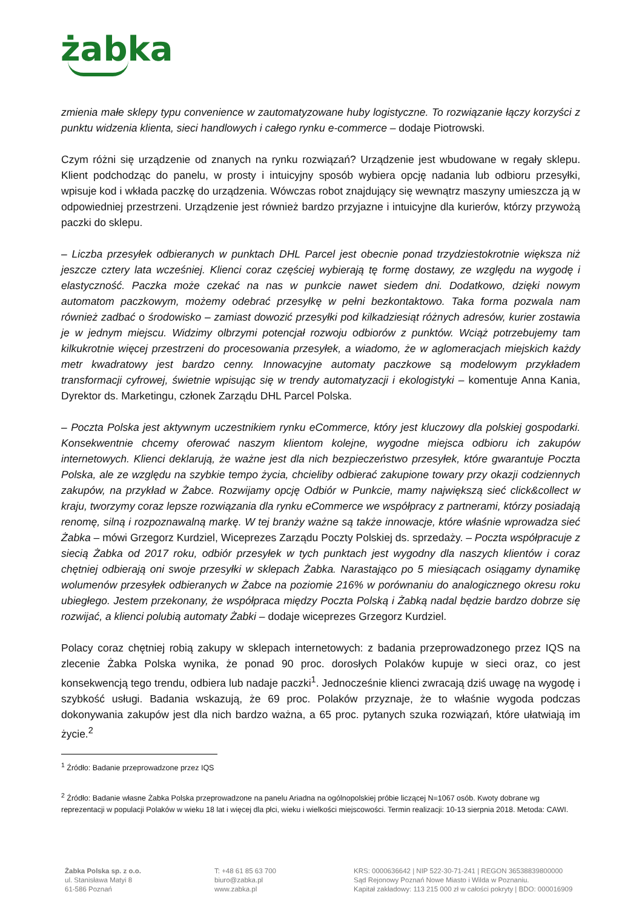żabka
zmienia małe sklepy typu convenience w zautomatyzowane huby logistyczne. To rozwiązanie łączy korzyści z punktu widzenia klienta, sieci handlowych i całego rynku e-commerce – dodaje Piotrowski.
Czym różni się urządzenie od znanych na rynku rozwiązań? Urządzenie jest wbudowane w regały sklepu. Klient podchodząc do panelu, w prosty i intuicyjny sposób wybiera opcję nadania lub odbioru przesyłki, wpisuje kod i wkłada paczkę do urządzenia. Wówczas robot znajdujący się wewnątrz maszyny umieszcza ją w odpowiedniej przestrzeni. Urządzenie jest również bardzo przyjazne i intuicyjne dla kurierów, którzy przywożą paczki do sklepu.
– Liczba przesyłek odbieranych w punktach DHL Parcel jest obecnie ponad trzydziestokrotnie większa niż jeszcze cztery lata wcześniej. Klienci coraz częściej wybierają tę formę dostawy, ze względu na wygodę i elastyczność. Paczka może czekać na nas w punkcie nawet siedem dni. Dodatkowo, dzięki nowym automatom paczkowym, możemy odebrać przesyłkę w pełni bezkontaktowo. Taka forma pozwala nam również zadbać o środowisko – zamiast dowozić przesyłki pod kilkadziesiąt różnych adresów, kurier zostawia je w jednym miejscu. Widzimy olbrzymi potencjał rozwoju odbiorów z punktów. Wciąż potrzebujemy tam kilkukrotnie więcej przestrzeni do procesowania przesyłek, a wiadomo, że w aglomeracjach miejskich każdy metr kwadratowy jest bardzo cenny. Innowacyjne automaty paczkowe są modelowym przykładem transformacji cyfrowej, świetnie wpisując się w trendy automatyzacji i ekologistyki – komentuje Anna Kania, Dyrektor ds. Marketingu, członek Zarządu DHL Parcel Polska.
– Poczta Polska jest aktywnym uczestnikiem rynku eCommerce, który jest kluczowy dla polskiej gospodarki. Konsekwentnie chcemy oferować naszym klientom kolejne, wygodne miejsca odbioru ich zakupów internetowych. Klienci deklarują, że ważne jest dla nich bezpieczeństwo przesyłek, które gwarantuje Poczta Polska, ale ze względu na szybkie tempo życia, chcieliby odbierać zakupione towary przy okazji codziennych zakupów, na przykład w Żabce. Rozwijamy opcję Odbiór w Punkcie, mamy największą sieć click&collect w kraju, tworzymy coraz lepsze rozwiązania dla rynku eCommerce we współpracy z partnerami, którzy posiadają renomę, silną i rozpoznawalną markę. W tej branży ważne są także innowacje, które właśnie wprowadza sieć Żabka – mówi Grzegorz Kurdziel, Wiceprezes Zarządu Poczty Polskiej ds. sprzedaży. – Poczta współpracuje z siecią Żabka od 2017 roku, odbiór przesyłek w tych punktach jest wygodny dla naszych klientów i coraz chętniej odbierają oni swoje przesyłki w sklepach Żabka. Narastająco po 5 miesiącach osiągamy dynamikę wolumenów przesyłek odbieranych w Żabce na poziomie 216% w porównaniu do analogicznego okresu roku ubiegłego. Jestem przekonany, że współpraca między Poczta Polską i Żabką nadal będzie bardzo dobrze się rozwijać, a klienci polubią automaty Żabki – dodaje wiceprezes Grzegorz Kurdziel.
Polacy coraz chętniej robią zakupy w sklepach internetowych: z badania przeprowadzonego przez IQS na zlecenie Żabka Polska wynika, że ponad 90 proc. dorosłych Polaków kupuje w sieci oraz, co jest konsekwencją tego trendu, odbiera lub nadaje paczki<sup>1</sup>. Jednocześnie klienci zwracają dziś uwagę na wygodę i szybkość usługi. Badania wskazują, że 69 proc. Polaków przyznaje, że to właśnie wygoda podczas dokonywania zakupów jest dla nich bardzo ważna, a 65 proc. pytanych szuka rozwiązań, które ułatwiają im życie.<sup>2</sup>
<sup>1</sup> Źródło: Badanie przeprowadzone przez IQS
<sup>2</sup> Źródło: Badanie własne Żabka Polska przeprowadzone na panelu Ariadna na ogólnopolskiej próbie liczącej N=1067 osób. Kwoty dobrane wg reprezentacji w populacji Polaków w wieku 18 lat i więcej dla płci, wieku i wielkości miejscowości. Termin realizacji: 10-13 sierpnia 2018. Metoda: CAWI.
Żabka Polska sp. z o.o.
ul. Stanisława Matyi 8
61-586 Poznań
T: +48 61 85 63 700
biuro@zabka.pl
www.zabka.pl
KRS: 0000636642 | NIP 522-30-71-241 | REGON 36538839800000
Sąd Rejonowy Poznań Nowe Miasto i Wilda w Poznaniu.
Kapitał zakładowy: 113 215 000 zł w całości pokryty | BDO: 000016909